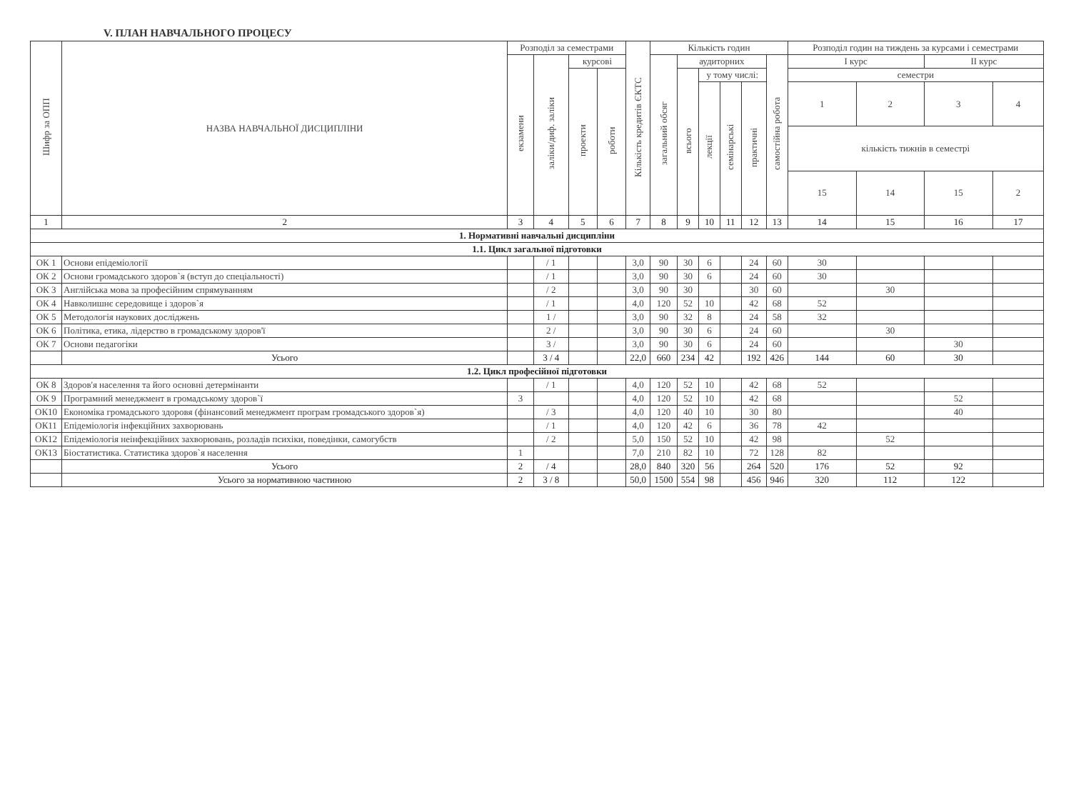V. ПЛАН НАВЧАЛЬНОГО ПРОЦЕСУ
| Шифр за ОПП | НАЗВА НАВЧАЛЬНОЇ ДИСЦИПЛІНИ | Розподіл за семестрами | | | | Кількість кредитів ЄКТС | Кількість годин | | | | | | Розподіл годин на тиждень за курсами і семестрами | | | |
| --- | --- | --- | --- | --- | --- | --- | --- | --- | --- | --- | --- | --- | --- | --- | --- | --- |
| | | екзамени | заліки/диф. заліки | курсові | | | загальний обсяг | аудиторних | | | | самостійна робота | І курс | | ІІ курс | |
| | | | | проекти | роботи | | | всього | у тому числі: | | | | семестри | | | |
| | | | | | | | | | лекції | семінарські | практичні | | 1 | 2 | 3 | 4 |
| | | | | | | | | | | | | | кількість тижнів в семестрі | | | |
| | | | | | | | | | | | | | 15 | 14 | 15 | 2 |
| 1 | 2 | 3 | 4 | 5 | 6 | 7 | 8 | 9 | 10 | 11 | 12 | 13 | 14 | 15 | 16 | 17 |
| 1. Нормативні навчальні дисципліни | | | | | | | | | | | | | | | | |
| 1.1. Цикл загальної підготовки | | | | | | | | | | | | | | | | |
| ОК 1 | Основи епідеміології | | / 1 | | | 3,0 | 90 | 30 | 6 | | 24 | 60 | 30 | | | |
| ОК 2 | Основи громадського здоров`я (вступ до спеціальності) | | / 1 | | | 3,0 | 90 | 30 | 6 | | 24 | 60 | 30 | | | |
| ОК 3 | Англійська мова за професійним спрямуванням | | / 2 | | | 3,0 | 90 | 30 | | | 30 | 60 | | 30 | | |
| ОК 4 | Навколишнє середовище і здоров`я | | / 1 | | | 4,0 | 120 | 52 | 10 | | 42 | 68 | 52 | | | |
| ОК 5 | Методологія наукових досліджень | | 1 / | | | 3,0 | 90 | 32 | 8 | | 24 | 58 | 32 | | | |
| ОК 6 | Політика, етика, лідерство в громадському здоров'ї | | 2 / | | | 3,0 | 90 | 30 | 6 | | 24 | 60 | | 30 | | |
| ОК 7 | Основи педагогіки | | 3 / | | | 3,0 | 90 | 30 | 6 | | 24 | 60 | | | 30 | |
| | Усього | | 3 / 4 | | | 22,0 | 660 | 234 | 42 | | 192 | 426 | 144 | 60 | 30 | |
| 1.2. Цикл професійної підготовки | | | | | | | | | | | | | | | | |
| ОК 8 | Здоров'я населення та його основні детермінанти | | / 1 | | | 4,0 | 120 | 52 | 10 | | 42 | 68 | 52 | | | |
| ОК 9 | Програмний менеджмент в громадському здоров`ї | 3 | | | | 4,0 | 120 | 52 | 10 | | 42 | 68 | | | 52 | |
| ОК10 | Економіка громадського здоровя (фінансовий менеджмент програм громадського здоров`я) | | / 3 | | | 4,0 | 120 | 40 | 10 | | 30 | 80 | | | 40 | |
| ОК11 | Епідеміологія інфекційних захворювань | | / 1 | | | 4,0 | 120 | 42 | 6 | | 36 | 78 | 42 | | | |
| ОК12 | Епідеміологія неінфекційних захворювань, розладів психіки, поведінки, самогубств | | / 2 | | | 5,0 | 150 | 52 | 10 | | 42 | 98 | | 52 | | |
| ОК13 | Біостатистика. Статистика здоров`я населення | 1 | | | | 7,0 | 210 | 82 | 10 | | 72 | 128 | 82 | | | |
| | Усього | 2 | / 4 | | | 28,0 | 840 | 320 | 56 | | 264 | 520 | 176 | 52 | 92 | |
| | Усього за нормативною частиною | 2 | 3 / 8 | | | 50,0 | 1500 | 554 | 98 | | 456 | 946 | 320 | 112 | 122 | |